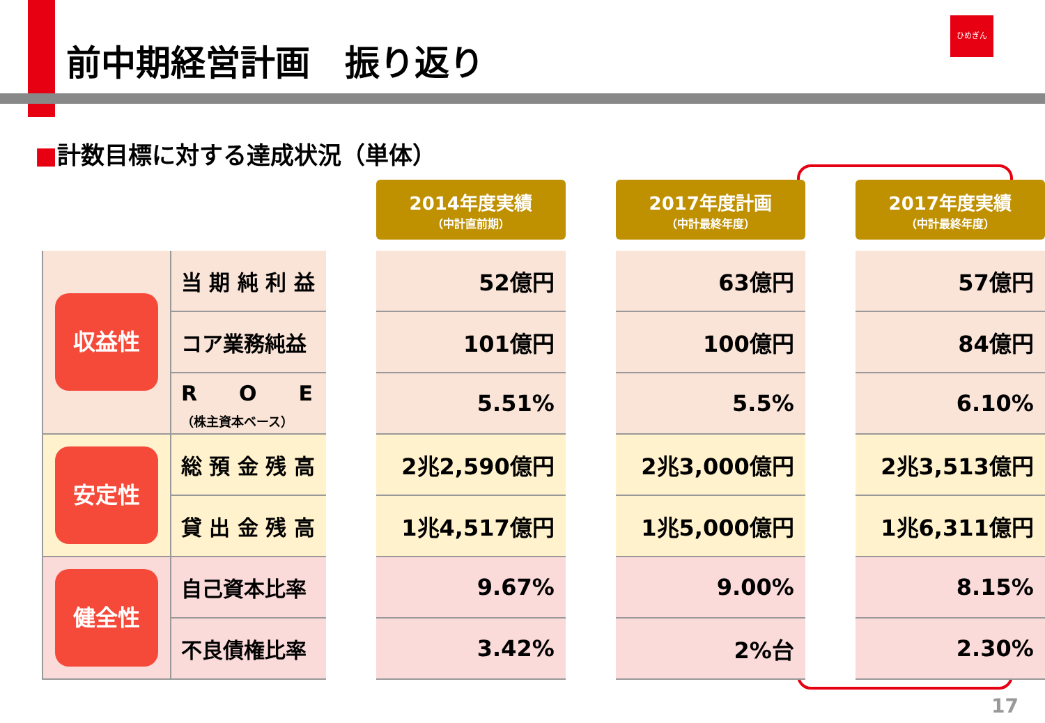前中期経営計画　振り返り
ひめぎん
■計数目標に対する達成状況（単体）
| | | | 2014年度実績 （中計直前期） | | 2017年度計画 （中計最終年度） | | 2017年度実績 （中計最終年度） |
| 収益性 | 当 期 純 利 益 | | 52億円 | | 63億円 | | 57億円 |
| | コア業務純益 | | 101億円 | | 100億円 | | 84億円 |
| | R O E （株主資本ベース） | | 5.51% | | 5.5% | | 6.10% |
| 安定性 | 総 預 金 残 高 | | 2兆2,590億円 | | 2兆3,000億円 | | 2兆3,513億円 |
| | 貸 出 金 残 高 | | 1兆4,517億円 | | 1兆5,000億円 | | 1兆6,311億円 |
| 健全性 | 自己資本比率 | | 9.67% | | 9.00% | | 8.15% |
| | 不良債権比率 | | 3.42% | | 2%台 | | 2.30% |
17